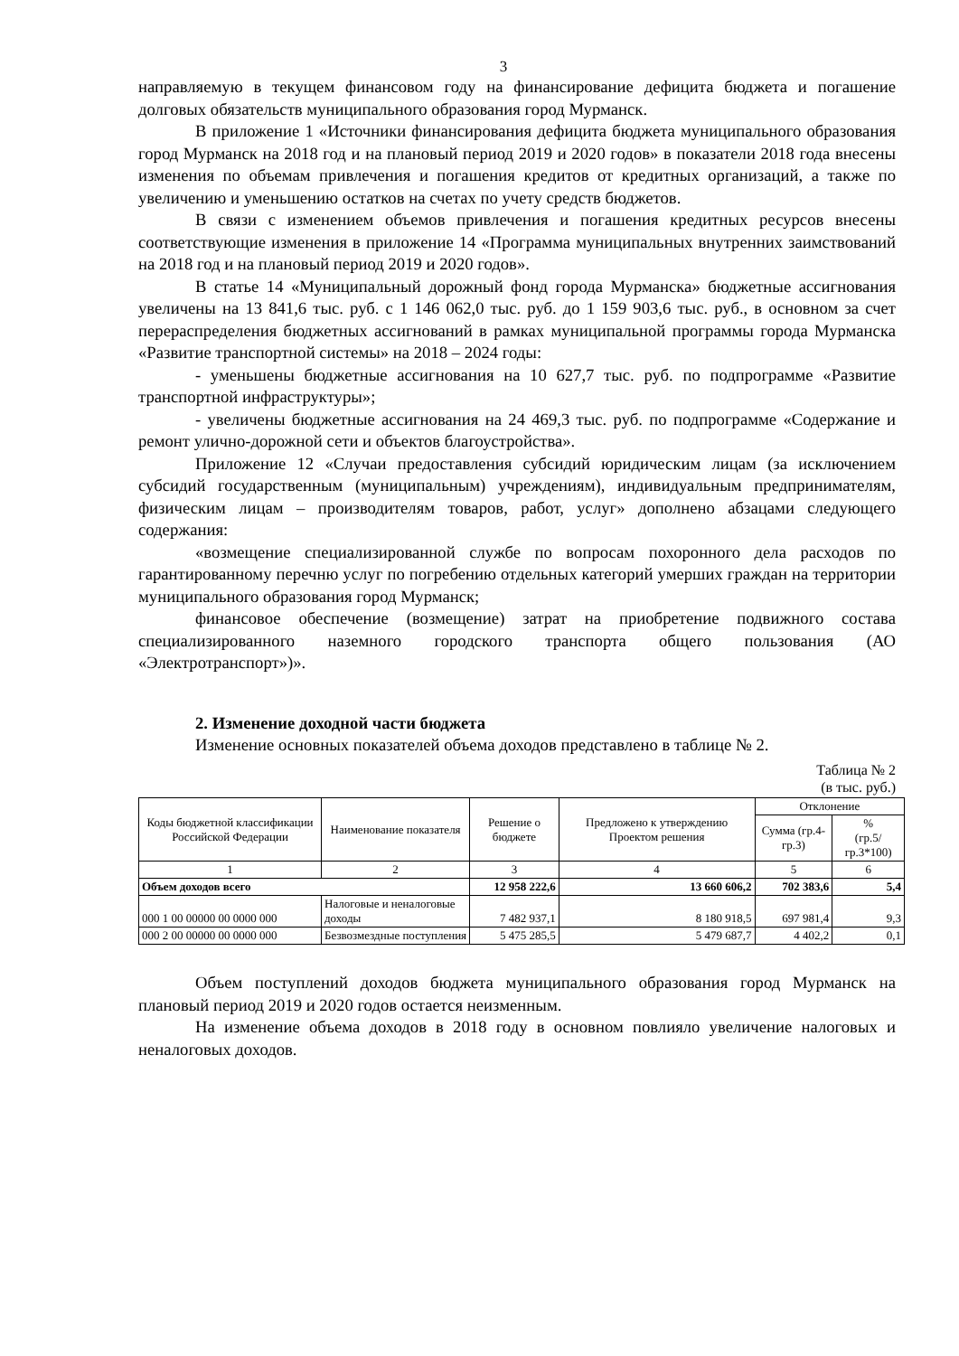3
направляемую в текущем финансовом году на финансирование дефицита бюджета и погашение долговых обязательств муниципального образования город Мурманск.
В приложение 1 «Источники финансирования дефицита бюджета муниципального образования город Мурманск на 2018 год и на плановый период 2019 и 2020 годов» в показатели 2018 года внесены изменения по объемам привлечения и погашения кредитов от кредитных организаций, а также по увеличению и уменьшению остатков на счетах по учету средств бюджетов.
В связи с изменением объемов привлечения и погашения кредитных ресурсов внесены соответствующие изменения в приложение 14 «Программа муниципальных внутренних заимствований на 2018 год и на плановый период 2019 и 2020 годов».
В статье 14 «Муниципальный дорожный фонд города Мурманска» бюджетные ассигнования увеличены на 13 841,6 тыс. руб. с 1 146 062,0 тыс. руб. до 1 159 903,6 тыс. руб., в основном за счет перераспределения бюджетных ассигнований в рамках муниципальной программы города Мурманска «Развитие транспортной системы» на 2018 – 2024 годы:
- уменьшены бюджетные ассигнования на 10 627,7 тыс. руб. по подпрограмме «Развитие транспортной инфраструктуры»;
- увеличены бюджетные ассигнования на 24 469,3 тыс. руб. по подпрограмме «Содержание и ремонт улично-дорожной сети и объектов благоустройства».
Приложение 12 «Случаи предоставления субсидий юридическим лицам (за исключением субсидий государственным (муниципальным) учреждениям), индивидуальным предпринимателям, физическим лицам – производителям товаров, работ, услуг» дополнено абзацами следующего содержания:
«возмещение специализированной службе по вопросам похоронного дела расходов по гарантированному перечню услуг по погребению отдельных категорий умерших граждан на территории муниципального образования город Мурманск;
финансовое обеспечение (возмещение) затрат на приобретение подвижного состава специализированного наземного городского транспорта общего пользования (АО «Электротранспорт»)».
2. Изменение доходной части бюджета
Изменение основных показателей объема доходов представлено в таблице № 2.
Таблица № 2
(в тыс. руб.)
| Коды бюджетной классификации Российской Федерации | Наименование показателя | Решение о бюджете | Предложено к утверждению Проектом решения | Отклонение | |
| --- | --- | --- | --- | --- | --- |
| | | | | Сумма (гр.4-гр.3) | % (гр.5/гр.3*100) |
| 1 | 2 | 3 | 4 | 5 | 6 |
| Объем доходов всего | | 12 958 222,6 | 13 660 606,2 | 702 383,6 | 5,4 |
| 000 1 00 00000 00 0000 000 | Налоговые и неналоговые доходы | 7 482 937,1 | 8 180 918,5 | 697 981,4 | 9,3 |
| 000 2 00 00000 00 0000 000 | Безвозмездные поступления | 5 475 285,5 | 5 479 687,7 | 4 402,2 | 0,1 |
Объем поступлений доходов бюджета муниципального образования город Мурманск на плановый период 2019 и 2020 годов остается неизменным.
На изменение объема доходов в 2018 году в основном повлияло увеличение налоговых и неналоговых доходов.